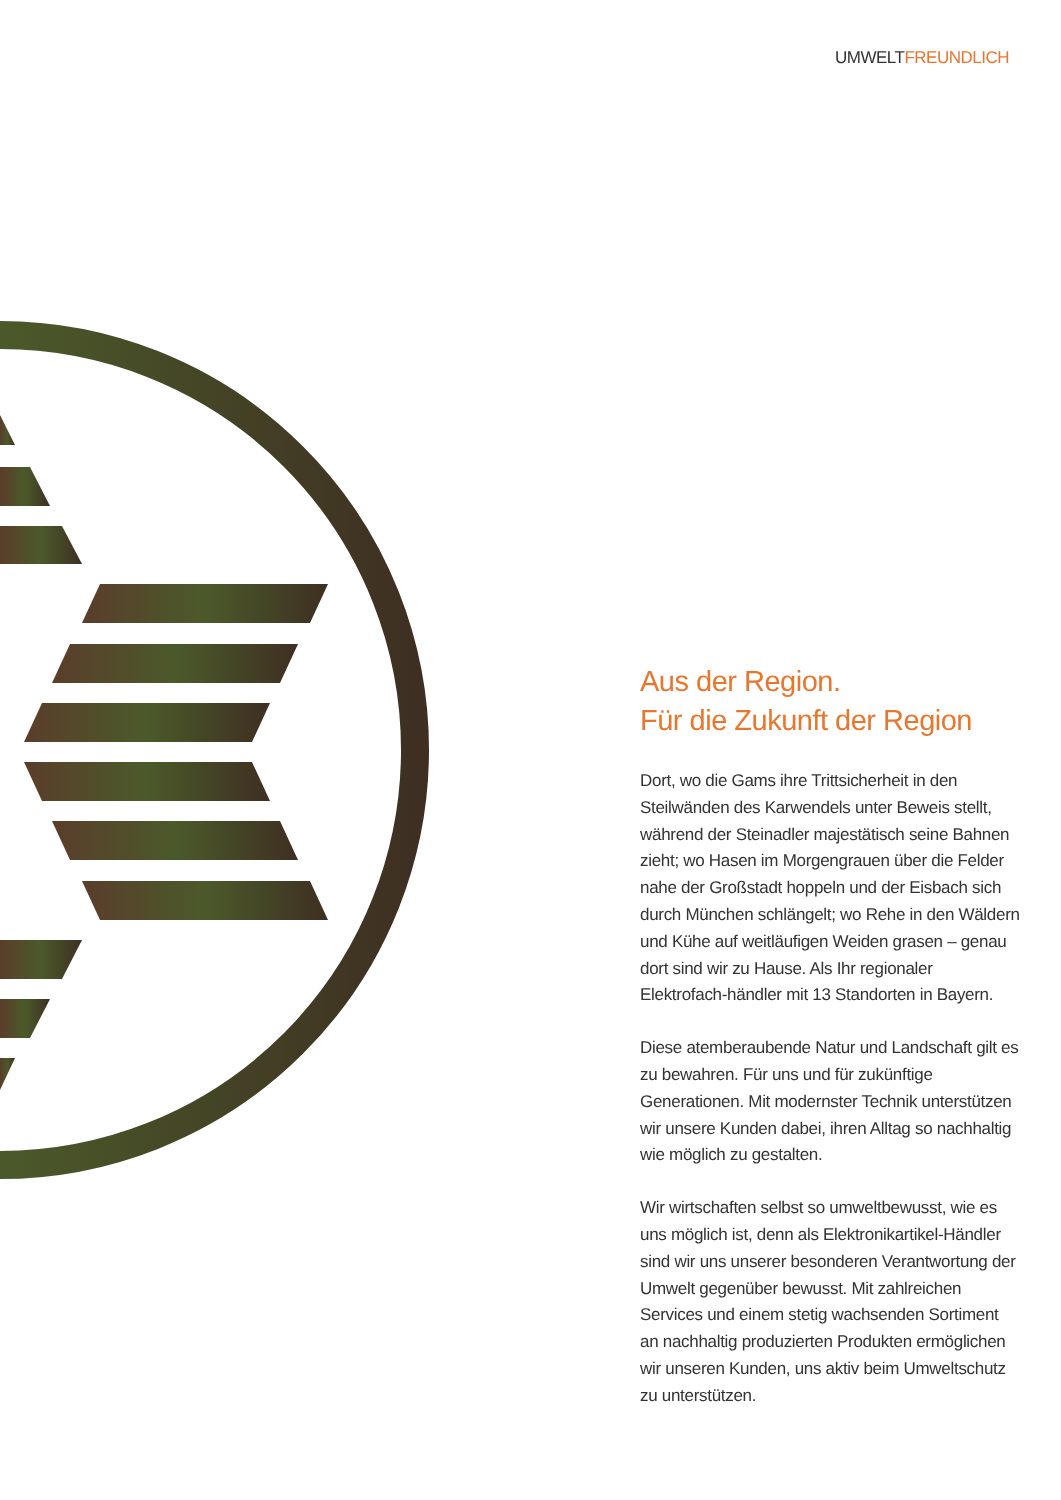UMWELTFREUNDLICH
Aus der Region.
Für die Zukunft der Region
Dort, wo die Gams ihre Trittsicherheit in den Steilwänden des Karwendels unter Beweis stellt, während der Steinadler majestätisch seine Bahnen zieht; wo Hasen im Morgengrauen über die Felder nahe der Großstadt hoppeln und der Eisbach sich durch München schlängelt; wo Rehe in den Wäldern und Kühe auf weitläufigen Weiden grasen – genau dort sind wir zu Hause. Als Ihr regionaler Elektrofach-händler mit 13 Standorten in Bayern.
Diese atemberaubende Natur und Landschaft gilt es zu bewahren. Für uns und für zukünftige Generationen. Mit modernster Technik unterstützen wir unsere Kunden dabei, ihren Alltag so nachhaltig wie möglich zu gestalten.
Wir wirtschaften selbst so umweltbewusst, wie es uns möglich ist, denn als Elektronikartikel-Händler sind wir uns unserer besonderen Verantwortung der Umwelt gegenüber bewusst. Mit zahlreichen Services und einem stetig wachsenden Sortiment an nachhaltig produzierten Produkten ermöglichen wir unseren Kunden, uns aktiv beim Umweltschutz zu unterstützen.